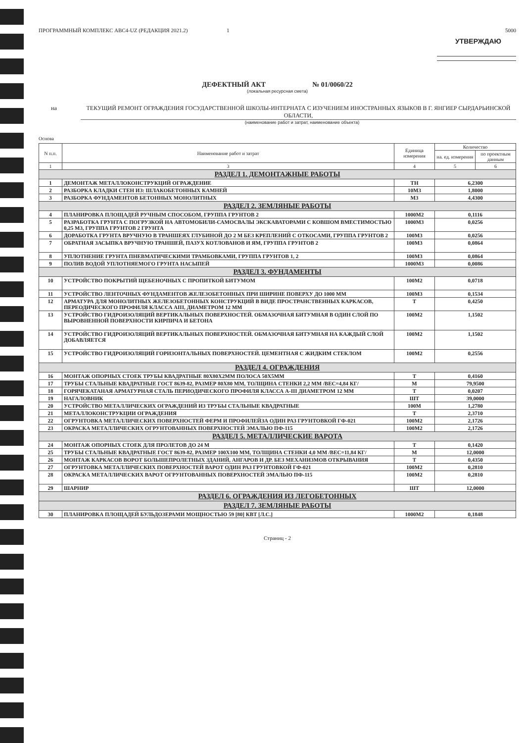ПРОГРАММНЫЙ КОМПЛЕКС АВС4-UZ (РЕДАКЦИЯ 2021.2) 1 5000
УТВЕРЖДАЮ
ДЕФЕКТНЫЙ АКТ № 01/0060/22
(локальная ресурсная смета)
на ТЕКУЩИЙ РЕМОНТ ОГРАЖДЕНИЯ ГОСУДАРСТВЕННОЙ ШКОЛЫ-ИНТЕРНАТА С ИЗУЧЕНИЕМ ИНОСТРАННЫХ ЯЗЫКОВ В Г. ЯНГИЕР СЫРДАРЬИНСКОЙ ОБЛАСТИ,
(наименование работ и затрат, наименование объекта)
Основа
| N п.п. | Наименование работ и затрат | Единица измерения | Количество | |
| --- | --- | --- | --- | --- |
| | | | на. ед. измерения | по проектным данным |
| 1 | 3 | 4 | 5 | 6 |
| РАЗДЕЛ 1. ДЕМОНТАЖНЫЕ РАБОТЫ | | | | |
| 1 | ДЕМОНТАЖ МЕТАЛЛОКОНСТРУКЦИЙ ОГРАЖДЕНИЕ | ТН | 6,2300 | |
| 2 | РАЗБОРКА КЛАДКИ СТЕН ИЗ: ШЛАКОБЕТОННЫХ КАМНЕЙ | 10М3 | 1,8000 | |
| 3 | РАЗБОРКА ФУНДАМЕНТОВ БЕТОННЫХ МОНОЛИТНЫХ | М3 | 4,4300 | |
| РАЗДЕЛ 2. ЗЕМЛЯНЫЕ РАБОТЫ | | | | |
| 4 | ПЛАНИРОВКА ПЛОЩАДЕЙ РУЧНЫМ СПОСОБОМ, ГРУППА ГРУНТОВ 2 | 1000М2 | 0,1116 | |
| 5 | РАЗРАБОТКА ГРУНТА С ПОГРУЗКОЙ НА АВТОМОБИЛИ-САМОСВАЛЫ ЭКСКАВАТОРАМИ С КОВШОМ ВМЕСТИМОСТЬЮ 0,25 М3, ГРУППА ГРУНТОВ 2 ГРУНТА | 1000М3 | 0,0256 | |
| 6 | ДОРАБОТКА ГРУНТА ВРУЧНУЮ В ТРАНШЕЯХ ГЛУБИНОЙ ДО 2 М БЕЗ КРЕПЛЕНИЙ С ОТКОСАМИ, ГРУППА ГРУНТОВ 2 | 100М3 | 0,0256 | |
| 7 | ОБРАТНАЯ ЗАСЫПКА ВРУЧНУЮ ТРАНШЕЙ, ПАЗУХ КОТЛОВАНОВ И ЯМ, ГРУППА ГРУНТОВ 2 | 100М3 | 0,0864 | |
| 8 | УПЛОТНЕНИЕ ГРУНТА ПНЕВМАТИЧЕСКИМИ ТРАМБОВКАМИ, ГРУППА ГРУНТОВ 1, 2 | 100М3 | 0,0864 | |
| 9 | ПОЛИВ ВОДОЙ УПЛОТНЯЕМОГО ГРУНТА НАСЫПЕЙ | 1000М3 | 0,0086 | |
| РАЗДЕЛ 3. ФУНДАМЕНТЫ | | | | |
| 10 | УСТРОЙСТВО ПОКРЫТИЙ ЩЕБЕНОЧНЫХ С ПРОПИТКОЙ БИТУМОМ | 100М2 | 0,0718 | |
| 11 | УСТРОЙСТВО ЛЕНТОЧНЫХ ФУНДАМЕНТОВ ЖЕЛЕЗОБЕТОННЫХ ПРИ ШИРИНЕ ПОВЕРХУ ДО 1000 ММ | 100М3 | 0,1534 | |
| 12 | АРМАТУРА ДЛЯ МОНОЛИТНЫХ ЖЕЛЕЗОБЕТОННЫХ КОНСТРУКЦИЙ В ВИДЕ ПРОСТРАНСТВЕННЫХ КАРКАСОВ, ПЕРЕОДИЧЕСКОГО ПРОФИЛЯ КЛАССА АIII, ДИАМЕТРОМ 12 ММ | Т | 0,4250 | |
| 13 | УСТРОЙСТВО ГИДРОИЗОЛЯЦИЙ ВЕРТИКАЛЬНЫХ ПОВЕРХНОСТЕЙ. ОБМАЗОЧНАЯ БИТУМНАЯ В ОДИН СЛОЙ ПО ВЫРОВНЕННОЙ ПОВЕРХНОСТИ КИРПИЧА И БЕТОНА | 100М2 | 1,1502 | |
| 14 | УСТРОЙСТВО ГИДРОИЗОЛЯЦИЙ ВЕРТИКАЛЬНЫХ ПОВЕРХНОСТЕЙ. ОБМАЗОЧНАЯ БИТУМНАЯ НА КАЖДЫЙ СЛОЙ ДОБАВЛЯЕТСЯ | 100М2 | 1,1502 | |
| 15 | УСТРОЙСТВО ГИДРОИЗОЛЯЦИЙ ГОРИЗОНТАЛЬНЫХ ПОВЕРХНОСТЕЙ. ЦЕМЕНТНАЯ С ЖИДКИМ СТЕКЛОМ | 100М2 | 0,2556 | |
| РАЗДЕЛ 4. ОГРАЖДЕНИЯ | | | | |
| 16 | МОНТАЖ ОПОРНЫХ СТОЕК ТРУБЫ КВАДРАТНЫЕ 80Х80Х2ММ ПОЛОСА 50Х5ММ | Т | 0,4160 | |
| 17 | ТРУБЫ СТАЛЬНЫЕ КВАДРАТНЫЕ ГОСТ 8639-82, РАЗМЕР 80Х80 ММ, ТОЛЩИНА СТЕНКИ 2,2 ММ /ВЕС=4,84 КГ/ | М | 79,9500 | |
| 18 | ГОРЯЧЕКАТАНАЯ АРМАТУРНАЯ СТАЛЬ ПЕРИОДИЧЕСКОГО ПРОФИЛЯ КЛАССА А-III ДИАМЕТРОМ 12 ММ | Т | 0,0207 | |
| 19 | НАГАЛОВНИК | ШТ | 39,0000 | |
| 20 | УСТРОЙСТВО МЕТАЛЛИЧЕСКИХ ОГРАЖДЕНИЙ ИЗ ТРУБЫ СТАЛЬНЫЕ КВАДРАТНЫЕ | 100М | 1,2780 | |
| 21 | МЕТАЛЛОКОНСТРУКЦИИ ОГРАЖДЕНИЯ | Т | 2,3710 | |
| 22 | ОГРУНТОВКА МЕТАЛЛИЧЕСКИХ ПОВЕРХНОСТЕЙ ФЕРМ И ПРОФИЛЕЙЗА ОДИН РАЗ ГРУНТОВКОЙ ГФ-021 | 100М2 | 2,1726 | |
| 23 | ОКРАСКА МЕТАЛЛИЧЕСКИХ ОГРУНТОВАННЫХ ПОВЕРХНОСТЕЙ ЭМАЛЬЮ ПФ-115 | 100М2 | 2,1726 | |
| РАЗДЕЛ 5. МЕТАЛЛИЧЕСКИЕ ВАРОТА | | | | |
| 24 | МОНТАЖ ОПОРНЫХ СТОЕК ДЛЯ ПРОЛЕТОВ ДО 24 М | Т | 0,1420 | |
| 25 | ТРУБЫ СТАЛЬНЫЕ КВАДРАТНЫЕ ГОСТ 8639-82, РАЗМЕР 100Х100 ММ, ТОЛЩИНА СТЕНКИ 4,0 ММ /ВЕС=11,84 КГ/ | М | 12,0000 | |
| 26 | МОНТАЖ КАРКАСОВ ВОРОТ БОЛЬШЕПРОЛЕТНЫХ ЗДАНИЙ, АНГАРОВ И ДР. БЕЗ МЕХАНИЗМОВ ОТКРЫВАНИЯ | Т | 0,4350 | |
| 27 | ОГРУНТОВКА МЕТАЛЛИЧЕСКИХ ПОВЕРХНОСТЕЙ ВАРОТ ОДИН РАЗ ГРУНТОВКОЙ ГФ-021 | 100М2 | 0,2810 | |
| 28 | ОКРАСКА МЕТАЛЛИЧЕСКИХ ВАРОТ ОГРУНТОВАННЫХ ПОВЕРХНОСТЕЙ ЭМАЛЬЮ ПФ-115 | 100М2 | 0,2810 | |
| 29 | ШАРНИР | ШТ | 12,0000 | |
| РАЗДЕЛ 6. ОГРАЖДЕНИЯ ИЗ ЛЕГОБЕТОННЫХ | | | | |
| РАЗДЕЛ 7. ЗЕМЛЯНЫЕ РАБОТЫ | | | | |
| 30 | ПЛАНИРОВКА ПЛОЩАДЕЙ БУЛЬДОЗЕРАМИ МОЩНОСТЬЮ 59 [80] КВТ [Л.С.] | 1000М2 | 0,1848 | |
Страниц - 2